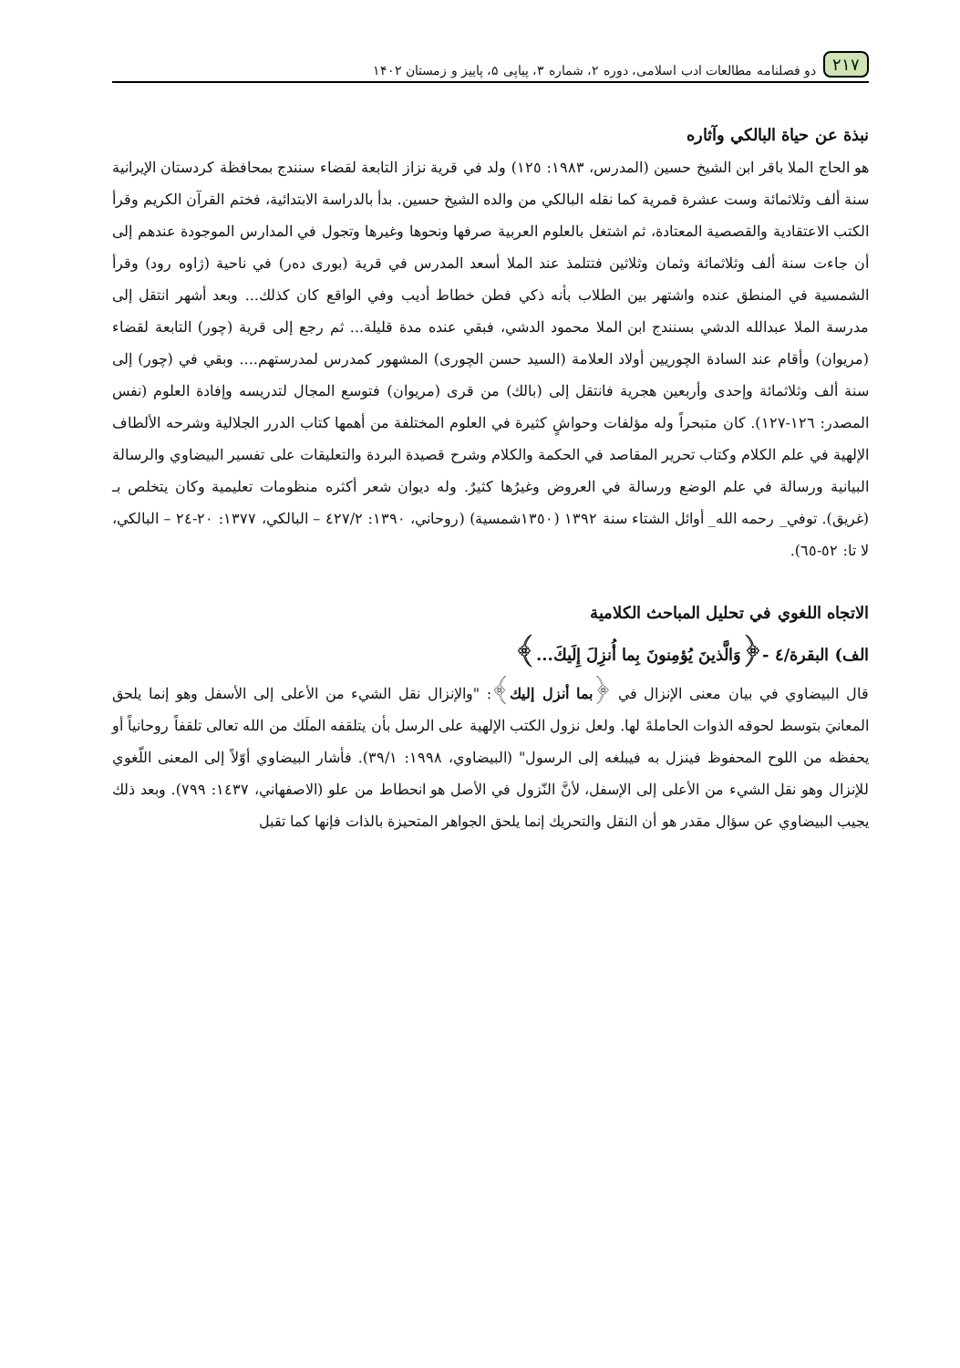۲۱۷ دو فصلنامه مطالعات ادب اسلامی، دوره ۲، شماره ۳، پیاپی ۵، پاییز و زمستان ۱۴۰۲
نبذة عن حياة البالكي وآثاره
هو الحاج الملا باقر ابن الشيخ حسين (المدرس، ١٩٨٣: ١٢٥) ولد في قرية نزاز التابعة لقضاء سنندج بمحافظة كردستان الإيرانية سنة ألف وثلاثمائة وست عشرة قمرية كما نقله البالكي من والده الشيخ حسين. بدأ بالدراسة الابتدائية، فختم القرآن الكريم وقرأ الكتب الاعتقادية والقصصية المعتادة، ثم اشتغل بالعلوم العربية صرفها ونحوها وغيرها وتجول في المدارس الموجودة عندهم إلى أن جاءت سنة ألف وثلاثمائة وثمان وثلاثين فتتلمذ عند الملا أسعد المدرس في قرية (بورى دەر) في ناحية (ژاوه رود) وقرأ الشمسية في المنطق عنده واشتهر بين الطلاب بأنه ذكي فطن خطاط أديب وفي الواقع كان كذلك... وبعد أشهر انتقل إلى مدرسة الملا عبدالله الدشي بسنندج ابن الملا محمود الدشي، فبقي عنده مدة قليلة... ثم رجع إلى قرية (چور) التابعة لقضاء (مريوان) وأقام عند السادة الچوريين أولاد العلامة (السيد حسن الچورى) المشهور كمدرس لمدرستهم.... وبقي في (چور) إلى سنة ألف وثلاثمائة وإحدى وأربعين هجرية فانتقل إلى (بالك) من قرى (مريوان) فتوسع المجال لتدريسه وإفادة العلوم (نفس المصدر: ١٢٦-١٢٧). كان متبحراً وله مؤلفات وحواشٍ كثيرة في العلوم المختلفة من أهمها كتاب الدرر الجلالية وشرحه الألطاف الإلهية في علم الكلام وكتاب تحرير المقاصد في الحكمة والكلام وشرح قصيدة البردة والتعليقات على تفسير البيضاوي والرسالة البيانية ورسالة في علم الوضع ورسالة في العروض وغيرُها كثيرٌ. وله ديوان شعر أكثره منظومات تعليمية وكان يتخلص بـ (غريق). توفي_ رحمه الله_ أوائل الشتاء سنة ١٣٩٢ (١٣٥٠شمسية) (روحاني، ١٣٩٠: ٤٢٧/٢ – البالكي، ١٣٧٧: ٢٠-٢٤ – البالكي، لا تا: ٥٢-٦٥).
الاتجاه اللغوي في تحليل المباحث الكلامية
الف) البقرة/٤ -﴿وَالَّذينَ يُؤمِنونَ بِما أُنزِلَ إِلَيكَ...﴾
قال البيضاوي في بيان معنى الإنزال في ﴿بما أنزل إليك﴾: "والإنزال نقل الشيء من الأعلى إلى الأسفل وهو إنما يلحق المعانيَ بتوسط لحوقه الذوات الحاملةَ لها. ولعل نزول الكتب الإلهية على الرسل بأن يتلقفه الملَك من الله تعالى تلقفاً روحانياً أو يحفظه من اللوح المحفوظ فينزل به فيبلغه إلى الرسول" (البيضاوي، ١٩٩٨: ٣٩/١). فأشار البيضاوي أوّلاً إلى المعنى اللّغوي للإنزال وهو نقل الشيء من الأعلى إلى الإسفل، لأنَّ النّزول في الأصل هو انحطاط من علو (الاصفهاني، ١٤٣٧: ٧٩٩). وبعد ذلك يجيب البيضاوي عن سؤال مقدر هو أن النقل والتحريك إنما يلحق الجواهر المتحيزة بالذات فإنها كما تقبل